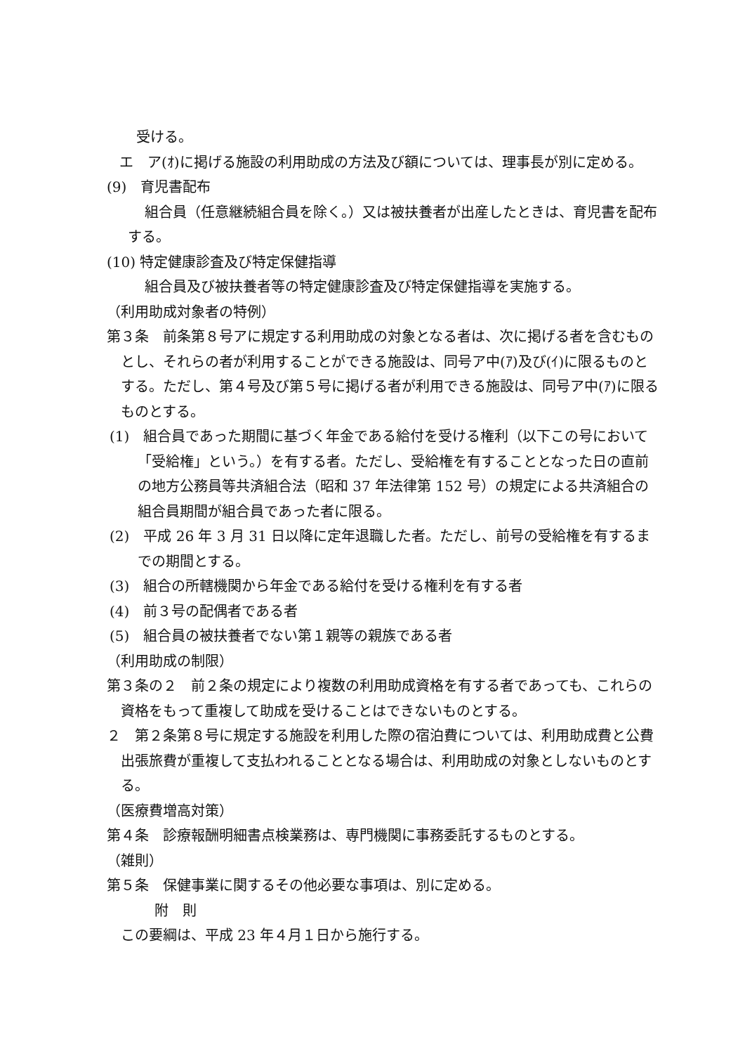受ける。
エ　ア(ｵ)に掲げる施設の利用助成の方法及び額については、理事長が別に定める。
(9)　育児書配布
組合員（任意継続組合員を除く。）又は被扶養者が出産したときは、育児書を配布する。
(10) 特定健康診査及び特定保健指導
組合員及び被扶養者等の特定健康診査及び特定保健指導を実施する。
（利用助成対象者の特例）
第３条　前条第８号アに規定する利用助成の対象となる者は、次に掲げる者を含むものとし、それらの者が利用することができる施設は、同号ア中(ｱ)及び(ｲ)に限るものとする。ただし、第４号及び第５号に掲げる者が利用できる施設は、同号ア中(ｱ)に限るものとする。
(1)　組合員であった期間に基づく年金である給付を受ける権利（以下この号において「受給権」という。）を有する者。ただし、受給権を有することとなった日の直前の地方公務員等共済組合法（昭和 37 年法律第 152 号）の規定による共済組合の組合員期間が組合員であった者に限る。
(2)　平成 26 年 3 月 31 日以降に定年退職した者。ただし、前号の受給権を有するまでの期間とする。
(3)　組合の所轄機関から年金である給付を受ける権利を有する者
(4)　前３号の配偶者である者
(5)　組合員の被扶養者でない第１親等の親族である者
（利用助成の制限）
第３条の２　前２条の規定により複数の利用助成資格を有する者であっても、これらの資格をもって重複して助成を受けることはできないものとする。
２　第２条第８号に規定する施設を利用した際の宿泊費については、利用助成費と公費出張旅費が重複して支払われることとなる場合は、利用助成の対象としないものとする。
（医療費増高対策）
第４条　診療報酬明細書点検業務は、専門機関に事務委託するものとする。
（雑則）
第５条　保健事業に関するその他必要な事項は、別に定める。
附　則
この要綱は、平成 23 年４月１日から施行する。